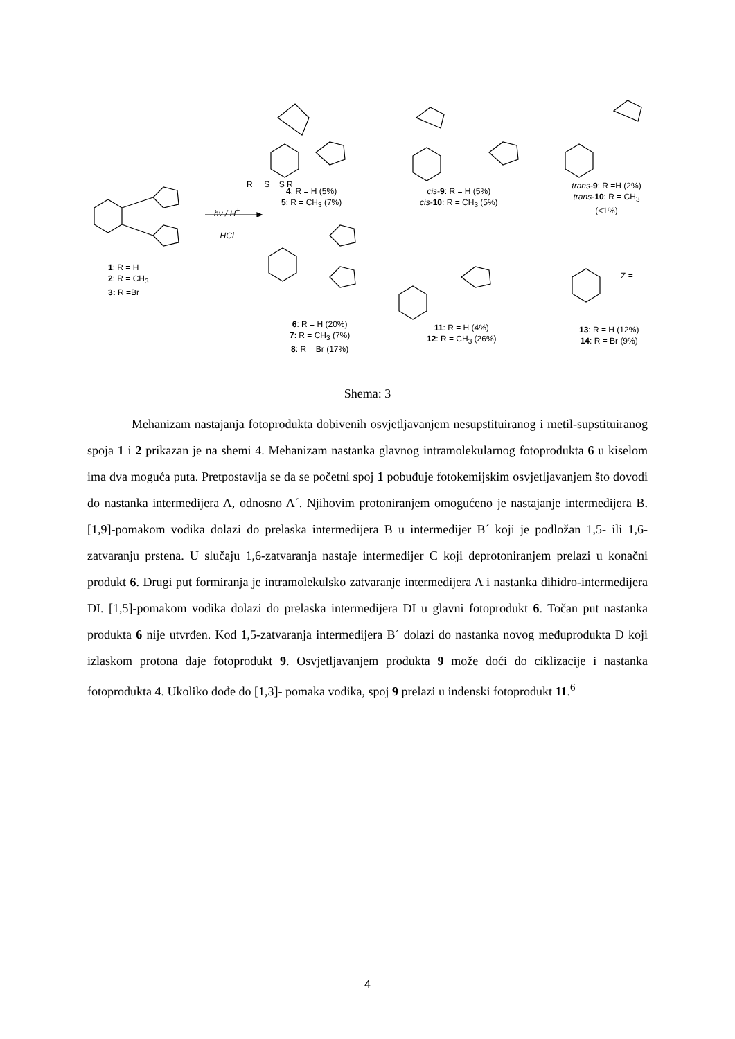R S S R
hν / H<sup>+</sup>
HCl
1: R = H
2: R = CH<sub>3</sub>
3: R =Br
4: R = H (5%)
5: R = CH<sub>3</sub> (7%)
cis-9: R = H (5%)
cis-10: R = CH<sub>3</sub> (5%)
trans-9: R =H (2%)
trans-10: R = CH<sub>3</sub> (<1%)
Z =
6: R = H (20%)
7: R = CH<sub>3</sub> (7%)
8: R = Br (17%)
11: R = H (4%)
12: R = CH<sub>3</sub> (26%)
13: R = H (12%)
14: R = Br (9%)
Shema: 3
Mehanizam nastajanja fotoprodukta dobivenih osvjetljavanjem nesupstituiranog i metil-supstituiranog spoja 1 i 2 prikazan je na shemi 4. Mehanizam nastanka glavnog intramolekularnog fotoprodukta 6 u kiselom ima dva moguća puta. Pretpostavlja se da se početni spoj 1 pobuđuje fotokemijskim osvjetljavanjem što dovodi do nastanka intermedijera A, odnosno A´. Njihovim protoniranjem omogućeno je nastajanje intermedijera B. [1,9]-pomakom vodika dolazi do prelaska intermedijera B u intermedijer B´ koji je podložan 1,5- ili 1,6- zatvaranju prstena. U slučaju 1,6-zatvaranja nastaje intermedijer C koji deprotoniranjem prelazi u konačni produkt 6. Drugi put formiranja je intramolekulsko zatvaranje intermedijera A i nastanka dihidro-intermedijera DI. [1,5]-pomakom vodika dolazi do prelaska intermedijera DI u glavni fotoprodukt 6. Točan put nastanka produkta 6 nije utvrđen. Kod 1,5-zatvaranja intermedijera B´ dolazi do nastanka novog međuprodukta D koji izlaskom protona daje fotoprodukt 9. Osvjetljavanjem produkta 9 može doći do ciklizacije i nastanka fotoprodukta 4. Ukoliko dođe do [1,3]- pomaka vodika, spoj 9 prelazi u indenski fotoprodukt 11.<sup>6</sup>
4